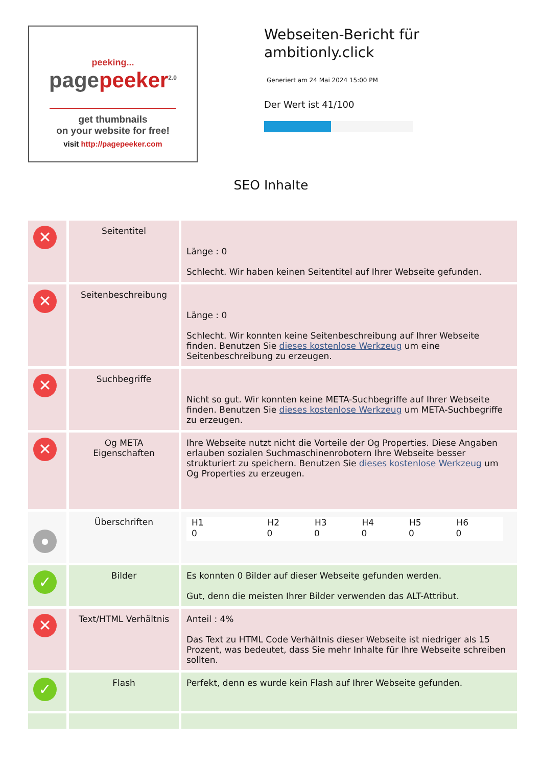peeking...
pagepeeker<sup>2.0</sup>
get thumbnails
on your website for free!
visit http://pagepeeker.com
Webseiten-Bericht für ambitionly.click
Generiert am 24 Mai 2024 15:00 PM
Der Wert ist 41/100
SEO Inhalte
| ✕ | Seitentitel | Länge : 0 Schlecht. Wir haben keinen Seitentitel auf Ihrer Webseite gefunden. |
| ✕ | Seitenbeschreibung | Länge : 0 Schlecht. Wir konnten keine Seitenbeschreibung auf Ihrer Webseite finden. Benutzen Sie dieses kostenlose Werkzeug um eine Seitenbeschreibung zu erzeugen. |
| ✕ | Suchbegriffe | Nicht so gut. Wir konnten keine META-Suchbegriffe auf Ihrer Webseite finden. Benutzen Sie dieses kostenlose Werkzeug um META-Suchbegriffe zu erzeugen. |
| ✕ | Og META Eigenschaften | Ihre Webseite nutzt nicht die Vorteile der Og Properties. Diese Angaben erlauben sozialen Suchmaschinenrobotern Ihre Webseite besser strukturiert zu speichern. Benutzen Sie dieses kostenlose Werkzeug um Og Properties zu erzeugen. |
| ● | Überschriften | / H1 / H2 / H3 / H4 / H5 / H6 / / --- / --- / --- / --- / --- / --- / / 0 / 0 / 0 / 0 / 0 / 0 / |
| ✓ | Bilder | Es konnten 0 Bilder auf dieser Webseite gefunden werden. Gut, denn die meisten Ihrer Bilder verwenden das ALT-Attribut. |
| ✕ | Text/HTML Verhältnis | Anteil : 4% Das Text zu HTML Code Verhältnis dieser Webseite ist niedriger als 15 Prozent, was bedeutet, dass Sie mehr Inhalte für Ihre Webseite schreiben sollten. |
| ✓ | Flash | Perfekt, denn es wurde kein Flash auf Ihrer Webseite gefunden. |